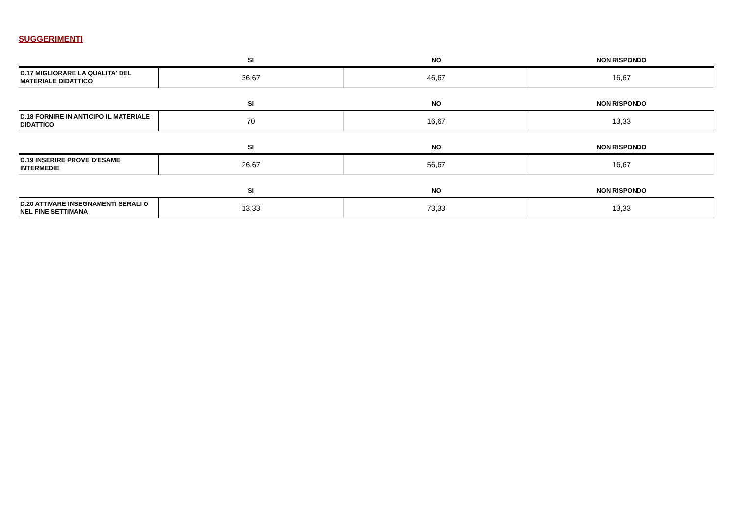SUGGERIMENTI
| | SI | NO | NON RISPONDO |
| --- | --- | --- | --- |
| D.17 MIGLIORARE LA QUALITA' DEL MATERIALE DIDATTICO | 36,67 | 46,67 | 16,67 |
| | SI | NO | NON RISPONDO |
| --- | --- | --- | --- |
| D.18 FORNIRE IN ANTICIPO IL MATERIALE DIDATTICO | 70 | 16,67 | 13,33 |
| | SI | NO | NON RISPONDO |
| --- | --- | --- | --- |
| D.19 INSERIRE PROVE D’ESAME INTERMEDIE | 26,67 | 56,67 | 16,67 |
| | SI | NO | NON RISPONDO |
| --- | --- | --- | --- |
| D.20 ATTIVARE INSEGNAMENTI SERALI O NEL FINE SETTIMANA | 13,33 | 73,33 | 13,33 |